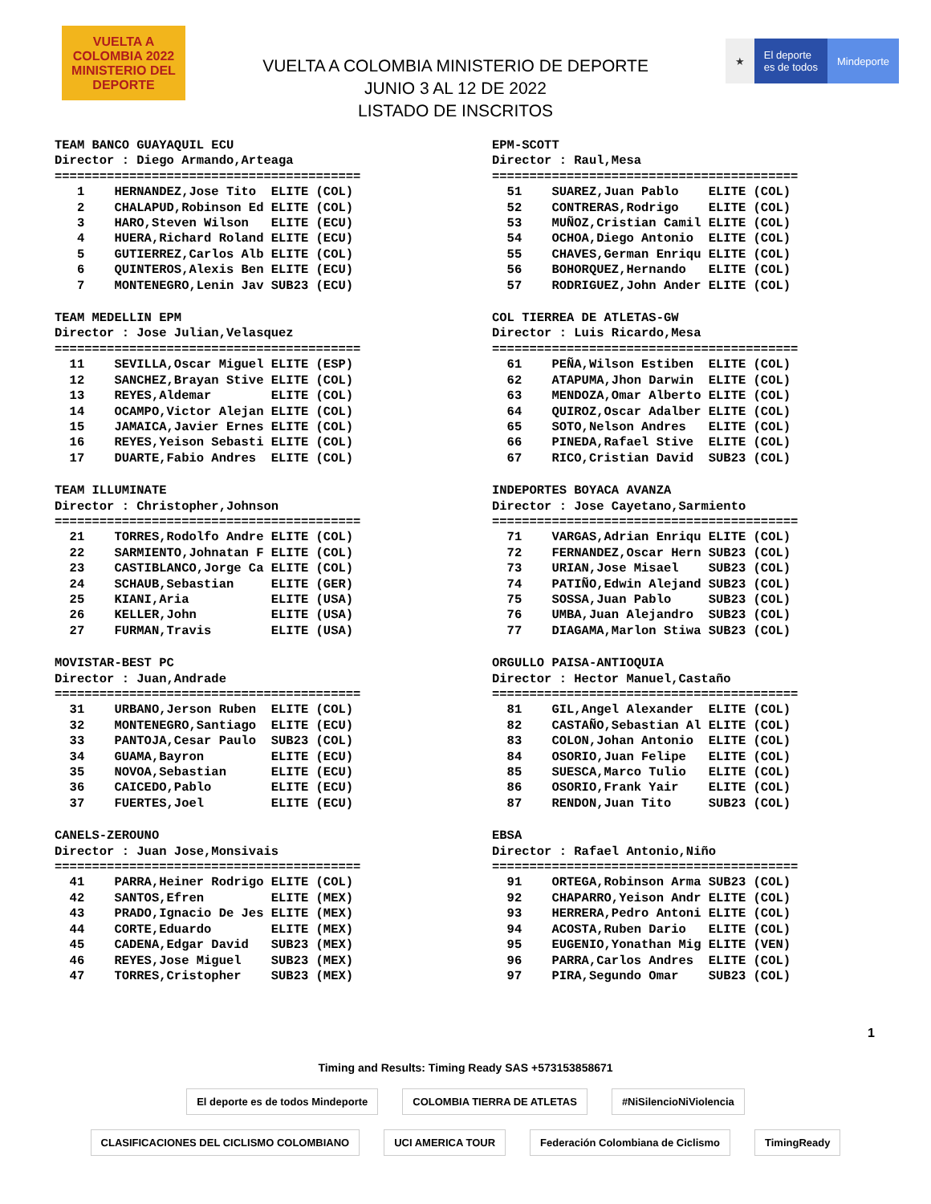VUELTA A COLOMBIA 2022
MINISTERIO DEL DEPORTE
VUELTA A COLOMBIA MINISTERIO DE DEPORTE
JUNIO 3 AL 12 DE 2022
LISTADO DE INSCRITOS
★ El deporte
es de todos
Mindeporte
TEAM BANCO GUAYAQUIL ECU
Director : Diego Armando,Arteaga
=========================================
   1    HERNANDEZ,Jose Tito  ELITE (COL)
   2    CHALAPUD,Robinson Ed ELITE (COL)
   3    HARO,Steven Wilson   ELITE (ECU)
   4    HUERA,Richard Roland ELITE (ECU)
   5    GUTIERREZ,Carlos Alb ELITE (COL)
   6    QUINTEROS,Alexis Ben ELITE (ECU)
   7    MONTENEGRO,Lenin Jav SUB23 (ECU)
TEAM MEDELLIN EPM
Director : Jose Julian,Velasquez
=========================================
  11    SEVILLA,Oscar Miguel ELITE (ESP)
  12    SANCHEZ,Brayan Stive ELITE (COL)
  13    REYES,Aldemar        ELITE (COL)
  14    OCAMPO,Victor Alejan ELITE (COL)
  15    JAMAICA,Javier Ernes ELITE (COL)
  16    REYES,Yeison Sebasti ELITE (COL)
  17    DUARTE,Fabio Andres  ELITE (COL)
TEAM ILLUMINATE
Director : Christopher,Johnson
=========================================
  21    TORRES,Rodolfo Andre ELITE (COL)
  22    SARMIENTO,Johnatan F ELITE (COL)
  23    CASTIBLANCO,Jorge Ca ELITE (COL)
  24    SCHAUB,Sebastian     ELITE (GER)
  25    KIANI,Aria           ELITE (USA)
  26    KELLER,John          ELITE (USA)
  27    FURMAN,Travis        ELITE (USA)
MOVISTAR-BEST PC
Director : Juan,Andrade
=========================================
  31    URBANO,Jerson Ruben  ELITE (COL)
  32    MONTENEGRO,Santiago  ELITE (ECU)
  33    PANTOJA,Cesar Paulo  SUB23 (COL)
  34    GUAMA,Bayron         ELITE (ECU)
  35    NOVOA,Sebastian      ELITE (ECU)
  36    CAICEDO,Pablo        ELITE (ECU)
  37    FUERTES,Joel         ELITE (ECU)
CANELS-ZEROUNO
Director : Juan Jose,Monsivais
=========================================
  41    PARRA,Heiner Rodrigo ELITE (COL)
  42    SANTOS,Efren         ELITE (MEX)
  43    PRADO,Ignacio De Jes ELITE (MEX)
  44    CORTE,Eduardo        ELITE (MEX)
  45    CADENA,Edgar David   SUB23 (MEX)
  46    REYES,Jose Miguel    SUB23 (MEX)
  47    TORRES,Cristopher    SUB23 (MEX)
EPM-SCOTT
Director : Raul,Mesa
=========================================
  51    SUAREZ,Juan Pablo    ELITE (COL)
  52    CONTRERAS,Rodrigo    ELITE (COL)
  53    MUÑOZ,Cristian Camil ELITE (COL)
  54    OCHOA,Diego Antonio  ELITE (COL)
  55    CHAVES,German Enriqu ELITE (COL)
  56    BOHORQUEZ,Hernando   ELITE (COL)
  57    RODRIGUEZ,John Ander ELITE (COL)
COL TIERREA DE ATLETAS-GW
Director : Luis Ricardo,Mesa
=========================================
  61    PEÑA,Wilson Estiben  ELITE (COL)
  62    ATAPUMA,Jhon Darwin  ELITE (COL)
  63    MENDOZA,Omar Alberto ELITE (COL)
  64    QUIROZ,Oscar Adalber ELITE (COL)
  65    SOTO,Nelson Andres   ELITE (COL)
  66    PINEDA,Rafael Stive  ELITE (COL)
  67    RICO,Cristian David  SUB23 (COL)
INDEPORTES BOYACA AVANZA
Director : Jose Cayetano,Sarmiento
=========================================
  71    VARGAS,Adrian Enriqu ELITE (COL)
  72    FERNANDEZ,Oscar Hern SUB23 (COL)
  73    URIAN,Jose Misael    SUB23 (COL)
  74    PATIÑO,Edwin Alejand SUB23 (COL)
  75    SOSSA,Juan Pablo     SUB23 (COL)
  76    UMBA,Juan Alejandro  SUB23 (COL)
  77    DIAGAMA,Marlon Stiwa SUB23 (COL)
ORGULLO PAISA-ANTIOQUIA
Director : Hector Manuel,Castaño
=========================================
  81    GIL,Angel Alexander  ELITE (COL)
  82    CASTAÑO,Sebastian Al ELITE (COL)
  83    COLON,Johan Antonio  ELITE (COL)
  84    OSORIO,Juan Felipe   ELITE (COL)
  85    SUESCA,Marco Tulio   ELITE (COL)
  86    OSORIO,Frank Yair    ELITE (COL)
  87    RENDON,Juan Tito     SUB23 (COL)
EBSA
Director : Rafael Antonio,Niño
=========================================
  91    ORTEGA,Robinson Arma SUB23 (COL)
  92    CHAPARRO,Yeison Andr ELITE (COL)
  93    HERRERA,Pedro Antoni ELITE (COL)
  94    ACOSTA,Ruben Dario   ELITE (COL)
  95    EUGENIO,Yonathan Mig ELITE (VEN)
  96    PARRA,Carlos Andres  ELITE (COL)
  97    PIRA,Segundo Omar    SUB23 (COL)
1
Timing and Results: Timing Ready SAS +573153858671
El deporte es de todos Mindeporte COLOMBIA TIERRA DE ATLETAS #NiSilencioNiViolencia
CLASIFICACIONES DEL CICLISMO COLOMBIANO UCI AMERICA TOUR Federación Colombiana de Ciclismo TimingReady